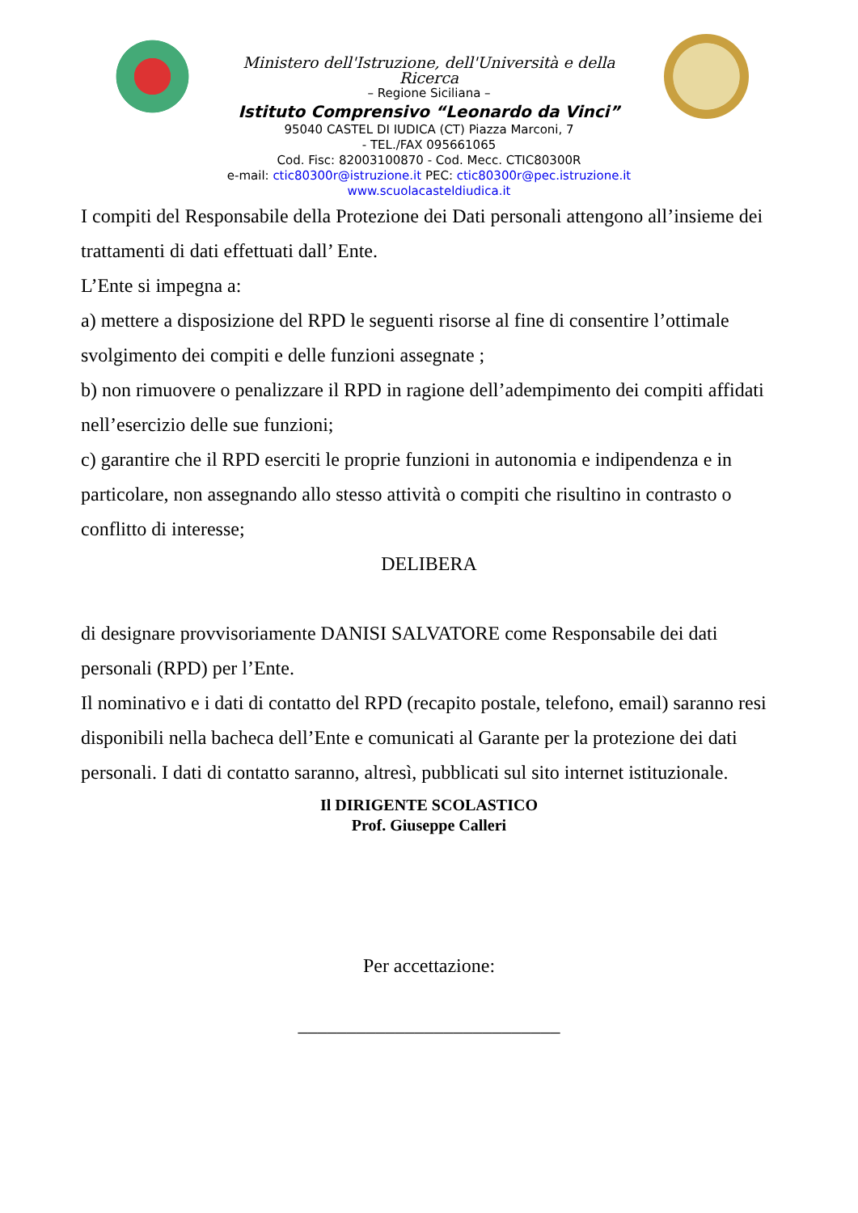Ministero dell'Istruzione, dell'Università e della Ricerca
– Regione Siciliana –
Istituto Comprensivo “Leonardo da Vinci”
95040 CASTEL DI IUDICA (CT) Piazza Marconi, 7
- TEL./FAX 095661065
Cod. Fisc: 82003100870 - Cod. Mecc. CTIC80300R
e-mail: ctic80300r@istruzione.it PEC: ctic80300r@pec.istruzione.it
www.scuolacasteldiudica.it
I compiti del Responsabile della Protezione dei Dati personali attengono all’insieme dei trattamenti di dati effettuati dall’ Ente.
L’Ente si impegna a:
a) mettere a disposizione del RPD le seguenti risorse al fine di consentire l’ottimale svolgimento dei compiti e delle funzioni assegnate ;
b) non rimuovere o penalizzare il RPD in ragione dell’adempimento dei compiti affidati nell’esercizio delle sue funzioni;
c) garantire che il RPD eserciti le proprie funzioni in autonomia e indipendenza e in particolare, non assegnando allo stesso attività o compiti che risultino in contrasto o conflitto di interesse;
DELIBERA
di designare provvisoriamente DANISI SALVATORE come Responsabile dei dati personali (RPD) per l’Ente.
Il nominativo e i dati di contatto del RPD (recapito postale, telefono, email) saranno resi disponibili nella bacheca dell’Ente e comunicati al Garante per la protezione dei dati personali. I dati di contatto saranno, altresì, pubblicati sul sito internet istituzionale.
Il DIRIGENTE SCOLASTICO
Prof. Giuseppe Calleri
Per accettazione:
___________________________